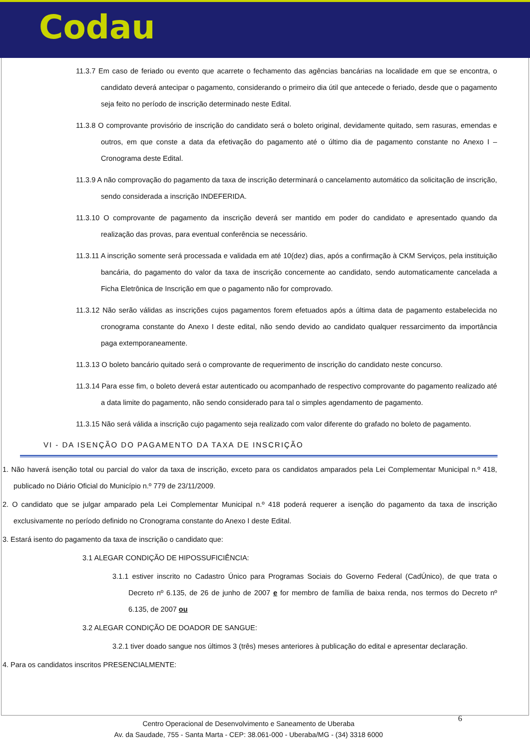Codau
11.3.7 Em caso de feriado ou evento que acarrete o fechamento das agências bancárias na localidade em que se encontra, o candidato deverá antecipar o pagamento, considerando o primeiro dia útil que antecede o feriado, desde que o pagamento seja feito no período de inscrição determinado neste Edital.
11.3.8 O comprovante provisório de inscrição do candidato será o boleto original, devidamente quitado, sem rasuras, emendas e outros, em que conste a data da efetivação do pagamento até o último dia de pagamento constante no Anexo I – Cronograma deste Edital.
11.3.9 A não comprovação do pagamento da taxa de inscrição determinará o cancelamento automático da solicitação de inscrição, sendo considerada a inscrição INDEFERIDA.
11.3.10 O comprovante de pagamento da inscrição deverá ser mantido em poder do candidato e apresentado quando da realização das provas, para eventual conferência se necessário.
11.3.11 A inscrição somente será processada e validada em até 10(dez) dias, após a confirmação à CKM Serviços, pela instituição bancária, do pagamento do valor da taxa de inscrição concernente ao candidato, sendo automaticamente cancelada a Ficha Eletrônica de Inscrição em que o pagamento não for comprovado.
11.3.12 Não serão válidas as inscrições cujos pagamentos forem efetuados após a última data de pagamento estabelecida no cronograma constante do Anexo I deste edital, não sendo devido ao candidato qualquer ressarcimento da importância paga extemporaneamente.
11.3.13 O boleto bancário quitado será o comprovante de requerimento de inscrição do candidato neste concurso.
11.3.14 Para esse fim, o boleto deverá estar autenticado ou acompanhado de respectivo comprovante do pagamento realizado até a data limite do pagamento, não sendo considerado para tal o simples agendamento de pagamento.
11.3.15 Não será válida a inscrição cujo pagamento seja realizado com valor diferente do grafado no boleto de pagamento.
VI - DA ISENÇÃO DO PAGAMENTO DA TAXA DE INSCRIÇÃO
1. Não haverá isenção total ou parcial do valor da taxa de inscrição, exceto para os candidatos amparados pela Lei Complementar Municipal n.º 418, publicado no Diário Oficial do Município n.º 779 de 23/11/2009.
2. O candidato que se julgar amparado pela Lei Complementar Municipal n.º 418 poderá requerer a isenção do pagamento da taxa de inscrição exclusivamente no período definido no Cronograma constante do Anexo I deste Edital.
3. Estará isento do pagamento da taxa de inscrição o candidato que:
3.1 ALEGAR CONDIÇÃO DE HIPOSSUFICIÊNCIA:
3.1.1 estiver inscrito no Cadastro Único para Programas Sociais do Governo Federal (CadÚnico), de que trata o Decreto nº 6.135, de 26 de junho de 2007 e for membro de família de baixa renda, nos termos do Decreto nº 6.135, de 2007 ou
3.2 ALEGAR CONDIÇÃO DE DOADOR DE SANGUE:
3.2.1 tiver doado sangue nos últimos 3 (três) meses anteriores à publicação do edital e apresentar declaração.
4. Para os candidatos inscritos PRESENCIALMENTE:
6 Centro Operacional de Desenvolvimento e Saneamento de Uberaba
Av. da Saudade, 755 - Santa Marta - CEP: 38.061-000 - Uberaba/MG - (34) 3318 6000